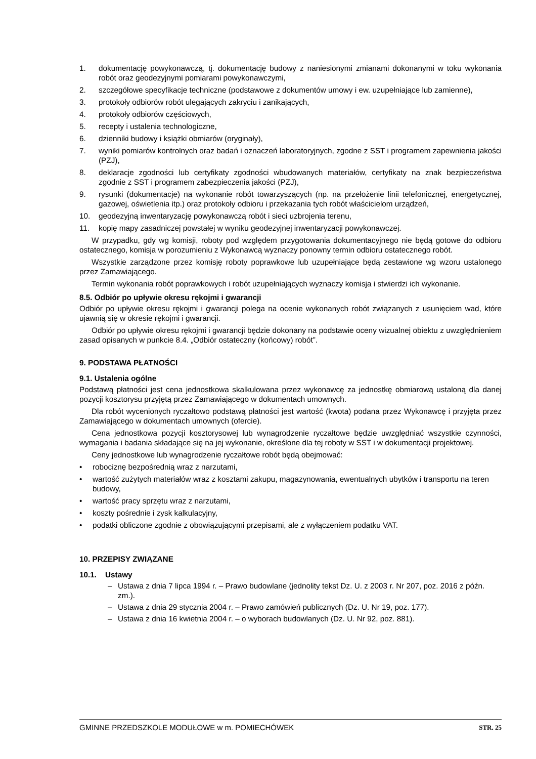1. dokumentację powykonawczą, tj. dokumentację budowy z naniesionymi zmianami dokonanymi w toku wykonania robót oraz geodezyjnymi pomiarami powykonawczymi,
2. szczegółowe specyfikacje techniczne (podstawowe z dokumentów umowy i ew. uzupełniające lub zamienne),
3. protokoły odbiorów robót ulegających zakryciu i zanikających,
4. protokoły odbiorów częściowych,
5. recepty i ustalenia technologiczne,
6. dzienniki budowy i książki obmiarów (oryginały),
7. wyniki pomiarów kontrolnych oraz badań i oznaczeń laboratoryjnych, zgodne z SST i programem zapewnienia jakości (PZJ),
8. deklaracje zgodności lub certyfikaty zgodności wbudowanych materiałów, certyfikaty na znak bezpieczeństwa zgodnie z SST i programem zabezpieczenia jakości (PZJ),
9. rysunki (dokumentacje) na wykonanie robót towarzyszących (np. na przełożenie linii telefonicznej, energetycznej, gazowej, oświetlenia itp.) oraz protokoły odbioru i przekazania tych robót właścicielom urządzeń,
10. geodezyjną inwentaryzację powykonawczą robót i sieci uzbrojenia terenu,
11. kopię mapy zasadniczej powstałej w wyniku geodezyjnej inwentaryzacji powykonawczej.
W przypadku, gdy wg komisji, roboty pod względem przygotowania dokumentacyjnego nie będą gotowe do odbioru ostatecznego, komisja w porozumieniu z Wykonawcą wyznaczy ponowny termin odbioru ostatecznego robót.
Wszystkie zarządzone przez komisję roboty poprawkowe lub uzupełniające będą zestawione wg wzoru ustalonego przez Zamawiającego.
Termin wykonania robót poprawkowych i robót uzupełniających wyznaczy komisja i stwierdzi ich wykonanie.
8.5. Odbiór po upływie okresu rękojmi i gwarancji
Odbiór po upływie okresu rękojmi i gwarancji polega na ocenie wykonanych robót związanych z usunięciem wad, które ujawnią się w okresie rękojmi i gwarancji.
Odbiór po upływie okresu rękojmi i gwarancji będzie dokonany na podstawie oceny wizualnej obiektu z uwzględnieniem zasad opisanych w punkcie 8.4. „Odbiór ostateczny (końcowy) robót”.
9. PODSTAWA PŁATNOŚCI
9.1. Ustalenia ogólne
Podstawą płatności jest cena jednostkowa skalkulowana przez wykonawcę za jednostkę obmiarową ustaloną dla danej pozycji kosztorysu przyjętą przez Zamawiającego w dokumentach umownych.
Dla robót wycenionych ryczałtowo podstawą płatności jest wartość (kwota) podana przez Wykonawcę i przyjęta przez Zamawiającego w dokumentach umownych (ofercie).
Cena jednostkowa pozycji kosztorysowej lub wynagrodzenie ryczałtowe będzie uwzględniać wszystkie czynności, wymagania i badania składające się na jej wykonanie, określone dla tej roboty w SST i w dokumentacji projektowej.
Ceny jednostkowe lub wynagrodzenie ryczałtowe robót będą obejmować:
• robociznę bezpośrednią wraz z narzutami,
• wartość zużytych materiałów wraz z kosztami zakupu, magazynowania, ewentualnych ubytków i transportu na teren budowy,
• wartość pracy sprzętu wraz z narzutami,
• koszty pośrednie i zysk kalkulacyjny,
• podatki obliczone zgodnie z obowiązującymi przepisami, ale z wyłączeniem podatku VAT.
10. PRZEPISY ZWIĄZANE
10.1. Ustawy
– Ustawa z dnia 7 lipca 1994 r. – Prawo budowlane (jednolity tekst Dz. U. z 2003 r. Nr 207, poz. 2016 z późn. zm.).
– Ustawa z dnia 29 stycznia 2004 r. – Prawo zamówień publicznych (Dz. U. Nr 19, poz. 177).
– Ustawa z dnia 16 kwietnia 2004 r. – o wyborach budowlanych (Dz. U. Nr 92, poz. 881).
GMINNE PRZEDSZKOLE MODUŁOWE w m. POMIECHÓWEK STR. 25